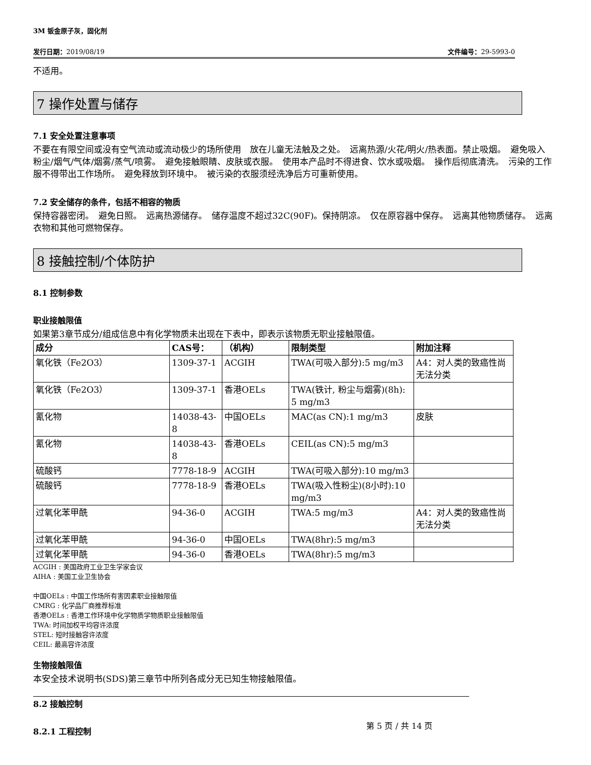3M 钣金原子灰，固化剂
发行日期：2019/08/19 文件编号：29-5993-0
不适用。
7 操作处置与储存
7.1 安全处置注意事项
不要在有限空间或没有空气流动或流动极少的场所使用　放在儿童无法触及之处。　远离热源/火花/明火/热表面。禁止吸烟。　避免吸入粉尘/烟气/气体/烟雾/蒸气/喷雾。　避免接触眼睛、皮肤或衣服。　使用本产品时不得进食、饮水或吸烟。　操作后彻底清洗。　污染的工作服不得带出工作场所。　避免释放到环境中。　被污染的衣服须经洗净后方可重新使用。
7.2 安全储存的条件，包括不相容的物质
保持容器密闭。　避免日照。　远离热源储存。　储存温度不超过32C(90F)。保持阴凉。　仅在原容器中保存。　远离其他物质储存。　远离衣物和其他可燃物保存。
8 接触控制/个体防护
8.1 控制参数
职业接触限值
如果第3章节成分/组成信息中有化学物质未出现在下表中，即表示该物质无职业接触限值。
| 成分 | CAS号： | （机构） | 限制类型 | 附加注释 |
| --- | --- | --- | --- | --- |
| 氧化铁（Fe2O3） | 1309-37-1 | ACGIH | TWA(可吸入部分):5 mg/m3 | A4：对人类的致癌性尚无法分类 |
| 氧化铁（Fe2O3） | 1309-37-1 | 香港OELs | TWA(铁计, 粉尘与烟雾)(8h): 5 mg/m3 | |
| 氰化物 | 14038-43-8 | 中国OELs | MAC(as CN):1 mg/m3 | 皮肤 |
| 氰化物 | 14038-43-8 | 香港OELs | CEIL(as CN):5 mg/m3 | |
| 硫酸钙 | 7778-18-9 | ACGIH | TWA(可吸入部分):10 mg/m3 | |
| 硫酸钙 | 7778-18-9 | 香港OELs | TWA(吸入性粉尘)(8小时):10 mg/m3 | |
| 过氧化苯甲酰 | 94-36-0 | ACGIH | TWA:5 mg/m3 | A4：对人类的致癌性尚无法分类 |
| 过氧化苯甲酰 | 94-36-0 | 中国OELs | TWA(8hr):5 mg/m3 | |
| 过氧化苯甲酰 | 94-36-0 | 香港OELs | TWA(8hr):5 mg/m3 | |
ACGIH : 美国政府工业卫生学家会议
AIHA : 美国工业卫生协会
中国OELs : 中国工作场所有害因素职业接触限值
CMRG : 化学品厂商推荐标准
香港OELs : 香港工作环境中化学物质学物质职业接触限值
TWA: 时间加权平均容许浓度
STEL: 短时接触容许浓度
CEIL: 最高容许浓度
生物接触限值
本安全技术说明书(SDS)第三章节中所列各成分无已知生物接触限值。
8.2 接触控制
8.2.1 工程控制
第 5 页 / 共 14 页